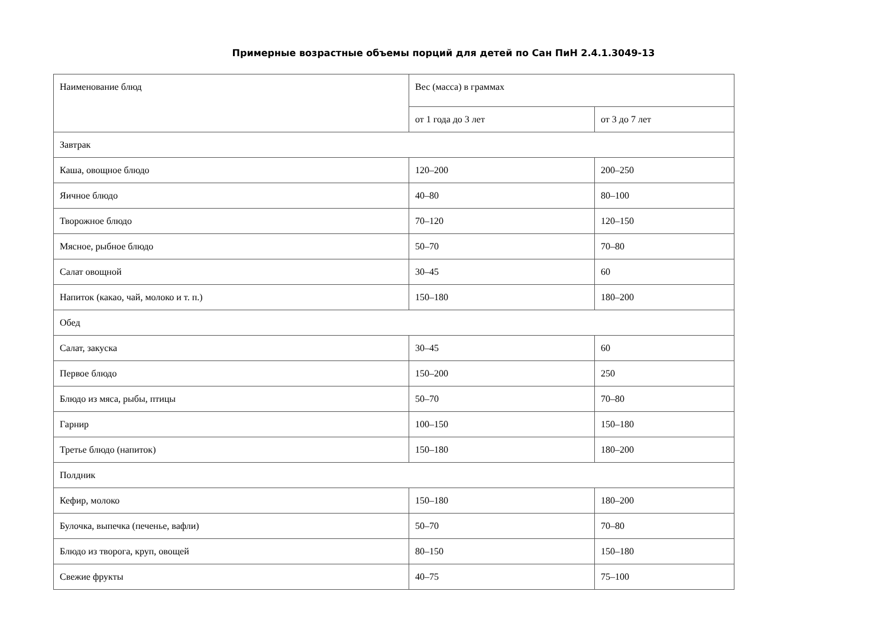Примерные возрастные объемы порций для детей по Сан ПиН 2.4.1.3049-13
| Наименование блюд | Вес (масса) в граммах | |
| | от 1 года до 3 лет | от 3 до 7 лет |
| Завтрак | | |
| Каша, овощное блюдо | 120–200 | 200–250 |
| Яичное блюдо | 40–80 | 80–100 |
| Творожное блюдо | 70–120 | 120–150 |
| Мясное, рыбное блюдо | 50–70 | 70–80 |
| Салат овощной | 30–45 | 60 |
| Напиток (какао, чай, молоко и т. п.) | 150–180 | 180–200 |
| Обед | | |
| Салат, закуска | 30–45 | 60 |
| Первое блюдо | 150–200 | 250 |
| Блюдо из мяса, рыбы, птицы | 50–70 | 70–80 |
| Гарнир | 100–150 | 150–180 |
| Третье блюдо (напиток) | 150–180 | 180–200 |
| Полдник | | |
| Кефир, молоко | 150–180 | 180–200 |
| Булочка, выпечка (печенье, вафли) | 50–70 | 70–80 |
| Блюдо из творога, круп, овощей | 80–150 | 150–180 |
| Свежие фрукты | 40–75 | 75–100 |